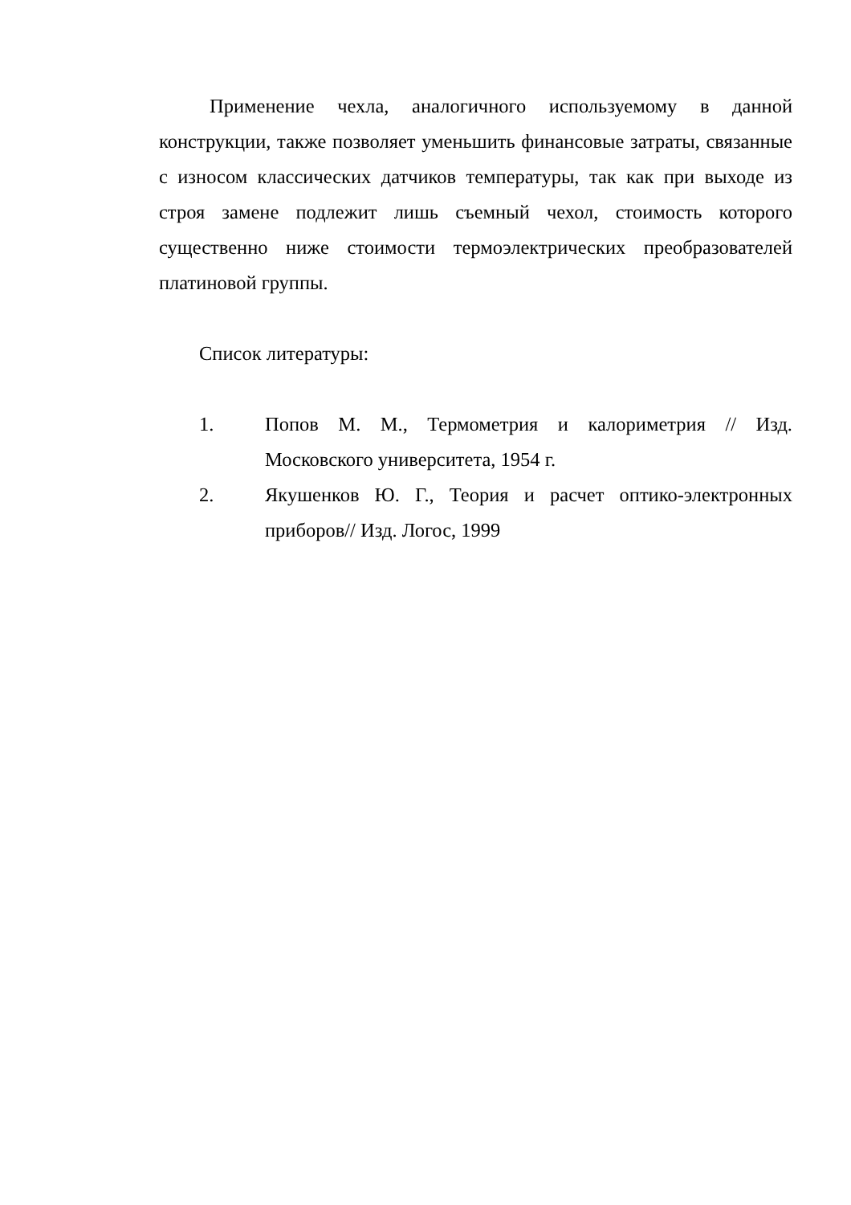Применение чехла, аналогичного используемому в данной конструкции, также позволяет уменьшить финансовые затраты, связанные с износом классических датчиков температуры, так как при выходе из строя замене подлежит лишь съемный чехол, стоимость которого существенно ниже стоимости термоэлектрических преобразователей платиновой группы.
Список литературы:
1. Попов М. М., Термометрия и калориметрия // Изд. Московского университета, 1954 г.
2. Якушенков Ю. Г., Теория и расчет оптико-электронных приборов// Изд. Логос, 1999